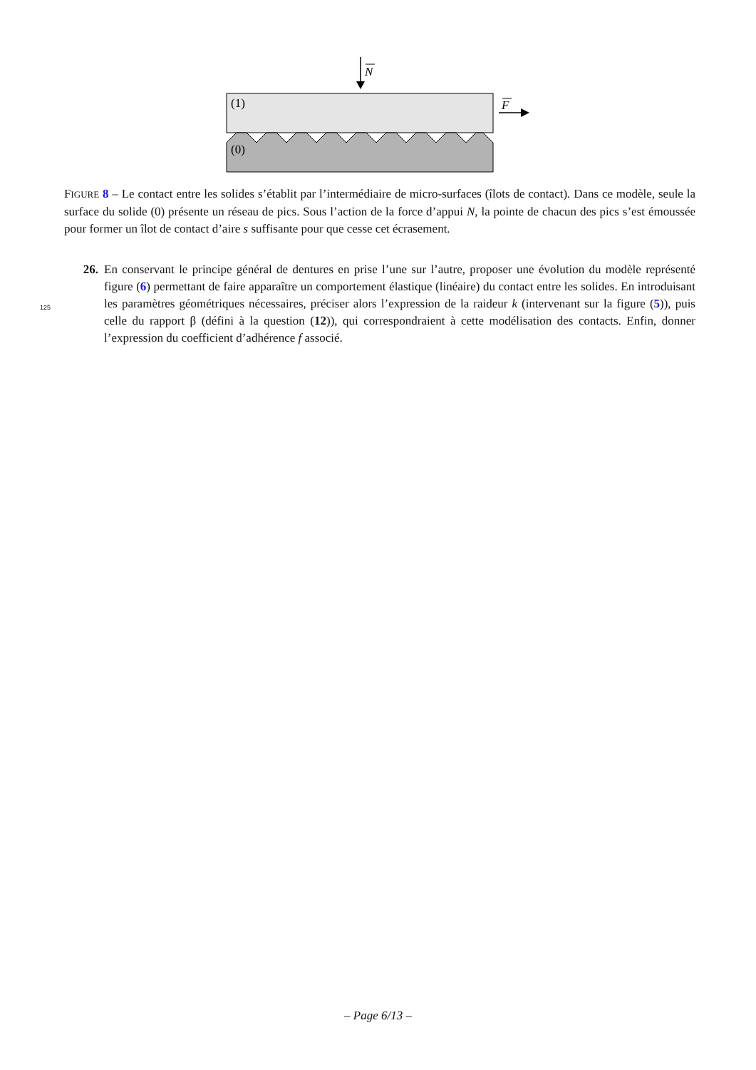N
(1)
F
(0)
FIGURE 8 – Le contact entre les solides s’établit par l’intermédiaire de micro-surfaces (îlots de contact). Dans ce modèle, seule la surface du solide (0) présente un réseau de pics. Sous l’action de la force d’appui N, la pointe de chacun des pics s’est émoussée pour former un îlot de contact d’aire s suffisante pour que cesse cet écrasement.
26. En conservant le principe général de dentures en prise l’une sur l’autre, proposer une évolution du modèle représenté figure (6) permettant de faire apparaître un comportement élastique (linéaire) du contact entre les solides. En introduisant les paramètres géométriques nécessaires, préciser alors l’expression de la raideur k (intervenant sur la figure (5)), puis celle du rapport β (défini à la question (12)), qui correspondraient à cette modélisation des contacts. Enfin, donner l’expression du coefficient d’adhérence f associé.
125
– Page 6/13 –